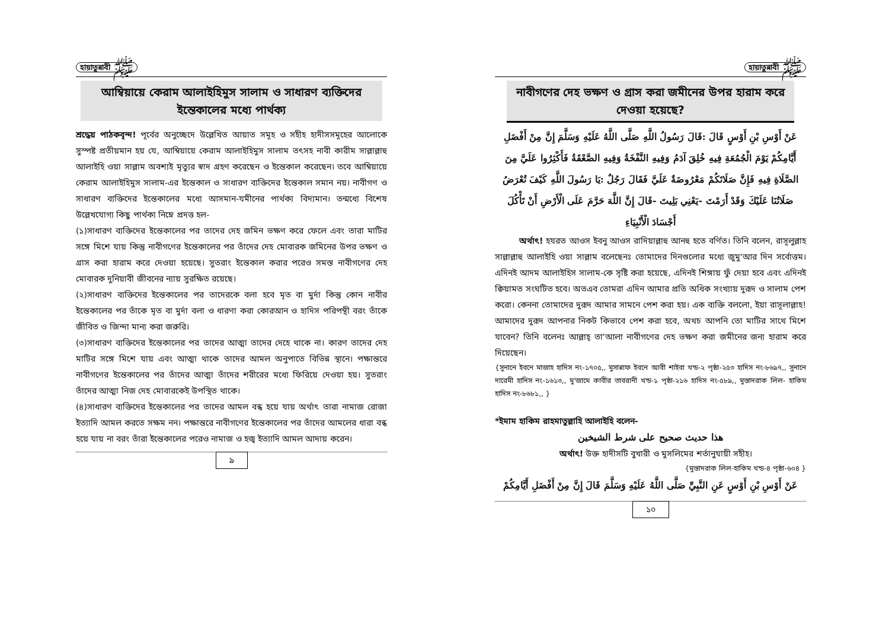হায়াতুন্নাবী ﷺ
আম্বিয়ায়ে কেরাম আলাইহিমুস সালাম ও সাধারণ ব্যক্তিদের ইন্তেকালের মধ্যে পার্থক্য
শ্রদ্ধেয় পাঠকবৃন্দ! পূর্বের অনুচ্ছেদে উল্লেখিত আয়াত সমূহ ও সহীহ হাদীসসমূহের আলোকে সুস্পষ্ট প্রতীয়মান হয় যে, আম্বিয়ায়ে কেরাম আলাইহিমুস সালাম তৎসহ নাবী কারীম সাল্লাল্লাহু আলাইহি ওয়া সাল্লাম অবশ্যই মৃত্যুর স্বাদ গ্রহণ করেছেন ও ইন্তেকাল করেছেন। তবে আম্বিয়ায়ে কেরাম আলাইহিমুস সালাম-এর ইন্তেকাল ও সাধারণ ব্যক্তিদের ইন্তেকাল সমান নয়। নাবীগণ ও সাধারণ ব্যক্তিদের ইন্তেকালের মধ্যে আসমান-যমীনের পার্থক্য বিদ্যমান। তন্মধ্যে বিশেষ উল্লেখযোগ্য কিছু পার্থক্য নিম্নে প্রদত্ত হল-
(১)সাধারণ ব্যক্তিদের ইন্তেকালের পর তাদের দেহ জমিন ভক্ষণ করে ফেলে এবং তারা মাটির সঙ্গে মিশে যায় কিন্তু নাবীগণের ইন্তেকালের পর তাঁদের দেহ মোবারক জমিনের উপর ভক্ষণ ও গ্রাস করা হারাম করে দেওয়া হয়েছে। সুতরাং ইন্তেকাল করার পরেও সমস্ত নাবীগণের দেহ মোবারক দুনিয়াবী জীবনের ন্যায় সুরক্ষিত রয়েছে।
(২)সাধারণ ব্যক্তিদের ইন্তেকালের পর তাদেরকে বলা হবে মৃত বা মুর্দা কিন্তু কোন নাবীর ইন্তেকালের পর তাঁকে মৃত বা মুর্দা বলা ও ধারণা করা কোরআন ও হাদিস পরিপন্থী বরং তাঁকে জীবিত ও জিন্দা মান্য করা জরুরি।
(৩)সাধারণ ব্যক্তিদের ইন্তেকালের পর তাদের আত্মা তাদের দেহে থাকে না। কারণ তাদের দেহ মাটির সঙ্গে মিশে যায় এবং আত্মা থাকে তাদের আমল অনুপাতে বিভিন্ন স্থানে। পক্ষান্তরে নাবীগণের ইন্তেকালের পর তাঁদের আত্মা তাঁদের শরীরের মধ্যে ফিরিয়ে দেওয়া হয়। সুতরাং তাঁদের আত্মা নিজ দেহ মোবারকেই উপস্থিত থাকে।
(৪)সাধারণ ব্যক্তিদের ইন্তেকালের পর তাদের আমল বন্ধ হয়ে যায় অর্থাৎ তারা নামাজ রোজা ইত্যাদি আমল করতে সক্ষম নন। পক্ষান্তরে নাবীগণের ইন্তেকালের পর তাঁদের আমলের ধারা বন্ধ হয়ে যায় না বরং তাঁরা ইন্তেকালের পরেও নামাজ ও হজ্ব ইত্যাদি আমল আদায় করেন।
৯
হায়াতুন্নাবী ﷺ
নাবীগণের দেহ ভক্ষণ ও গ্রাস করা জমীনের উপর হারাম করে দেওয়া হয়েছে?
عَنْ أَوْسِ بْنِ أَوْسٍ قَالَ :قَالَ رَسُولُ اللَّهِ صَلَّى اللَّهُ عَلَيْهِ وَسَلَّمَ إِنَّ مِنْ أَفْضَلِ أَيَّامِكُمْ يَوْمَ الْجُمُعَةِ فِيهِ خُلِقَ آدَمُ وَفِيهِ النَّفْخَةُ وَفِيهِ الصَّعْقَةُ فَأَكْثِرُوا عَلَيَّ مِنَ الصَّلَاةِ فِيهِ فَإِنَّ صَلَاتَكُمْ مَعْرُوضَةٌ عَلَيَّ فَقَالَ رَجُلٌ :يَا رَسُولَ اللَّهِ كَيْفَ تُعْرَضُ صَلَاتُنَا عَلَيْكَ وَقَدْ أَرَمْتَ -يَعْنِي بَلِيتَ -قَالَ إِنَّ اللَّهَ حَرَّمَ عَلَى الْأَرْضِ أَنْ تَأْكُلَ أَجْسَادَ الْأَنْبِيَاءِ
অর্থাৎ! হযরত আওস ইবনু আওস রাদিয়াল্লাহু আনহু হতে বর্ণিত। তিনি বলেন, রাসূলুল্লাহ সাল্লাল্লাহু আলাইহি ওয়া সাল্লাম বলেছেনঃ তোমাদের দিনগুলোর মধ্যে জুমু'আর দিন সর্বোত্তম। এদিনই আদম আলাইহিস সালাম-কে সৃষ্টি করা হয়েছে, এদিনই শিঙ্গায় ফুঁ দেয়া হবে এবং এদিনই ক্বিয়ামত সংঘটিত হবে। অতএব তোমরা এদিন আমার প্রতি অধিক সংখ্যায় দুরূদ ও সালাম পেশ করো। কেননা তোমাদের দুরূদ আমার সামনে পেশ করা হয়। এক ব্যক্তি বললো, ইয়া রাসূলাল্লাহ! আমাদের দুরূদ আপনার নিকট কিভাবে পেশ করা হবে, অথচ আপনি তো মাটির সাথে মিশে যাবেন? তিনি বলেনঃ আল্লাহ্ তা'আলা নাবীগণের দেহ ভক্ষণ করা জমীনের জন্য হারাম করে দিয়েছেন।
{সুনানে ইবনে মাজাহ হাদিস নং-১৭০৫,, মুসান্নাফ ইবনে আবী শাইবা খন্ড-২ পৃষ্ঠা-২৫৩ হাদিস নং-৮৬৯৭,, সুনানে দারেমী হাদিস নং-১৬১৩,, মু'জামে কাবীর তাবরানী খন্ড-১ পৃষ্ঠা-২১৬ হাদিস নং-৫৮৯,, মুস্তাদরাক লিল- হাকিম হাদিস নং-৮৬৮১,, }
*ইমাম হাকিম রাহমাতুল্লাহি আলাইহি বলেন-
هذا حديث صحيح على شرط الشيخين
অর্থাৎ! উক্ত হাদীসটি বুখারী ও মুসলিমের শর্তানুযায়ী সহীহ।
{মুস্তাদরাক লিল-হাকিম খন্ড-৪ পৃষ্ঠা-৬০৪ }
عَنْ أَوْسِ بْنِ أَوْسٍ عَنِ النَّبِيِّ صَلَّى اللَّهُ عَلَيْهِ وَسَلَّمَ قَالَ إِنَّ مِنْ أَفْضَلِ أَيَّامِكُمْ
১০